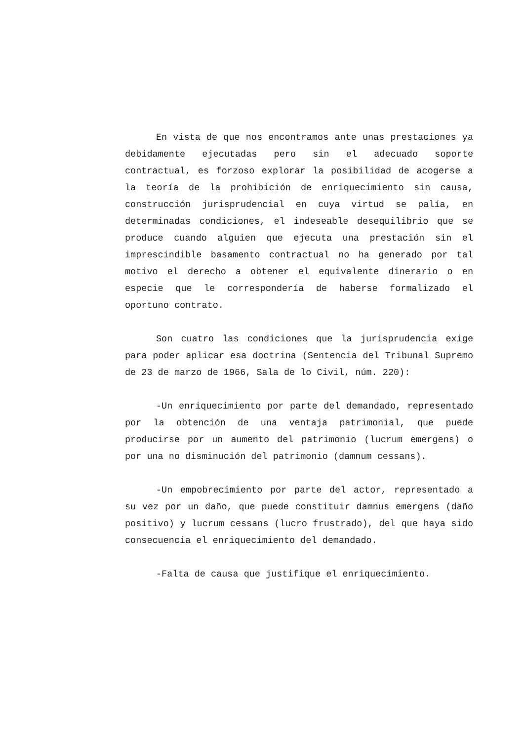En vista de que nos encontramos ante unas prestaciones ya debidamente ejecutadas pero sin el adecuado soporte contractual, es forzoso explorar la posibilidad de acogerse a la teoría de la prohibición de enriquecimiento sin causa, construcción jurisprudencial en cuya virtud se palía, en determinadas condiciones, el indeseable desequilibrio que se produce cuando alguien que ejecuta una prestación sin el imprescindible basamento contractual no ha generado por tal motivo el derecho a obtener el equivalente dinerario o en especie que le correspondería de haberse formalizado el oportuno contrato.
Son cuatro las condiciones que la jurisprudencia exige para poder aplicar esa doctrina (Sentencia del Tribunal Supremo de 23 de marzo de 1966, Sala de lo Civil, núm. 220):
-Un enriquecimiento por parte del demandado, representado por la obtención de una ventaja patrimonial, que puede producirse por un aumento del patrimonio (lucrum emergens) o por una no disminución del patrimonio (damnum cessans).
-Un empobrecimiento por parte del actor, representado a su vez por un daño, que puede constituir damnus emergens (daño positivo) y lucrum cessans (lucro frustrado), del que haya sido consecuencia el enriquecimiento del demandado.
-Falta de causa que justifique el enriquecimiento.